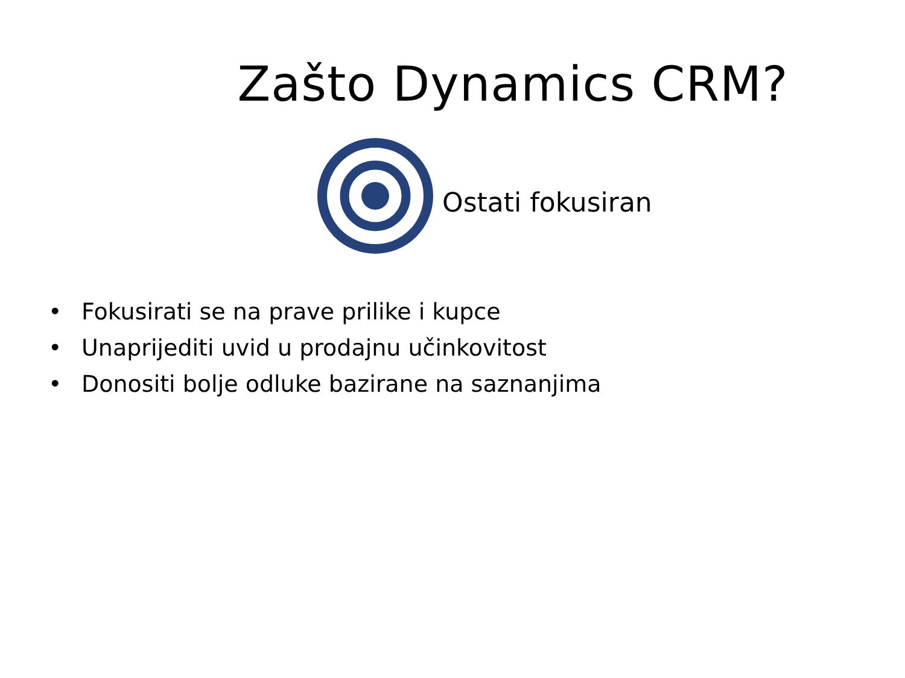Zašto Dynamics CRM?
Ostati fokusiran
• Fokusirati se na prave prilike i kupce
• Unaprijediti uvid u prodajnu učinkovitost
• Donositi bolje odluke bazirane na saznanjima